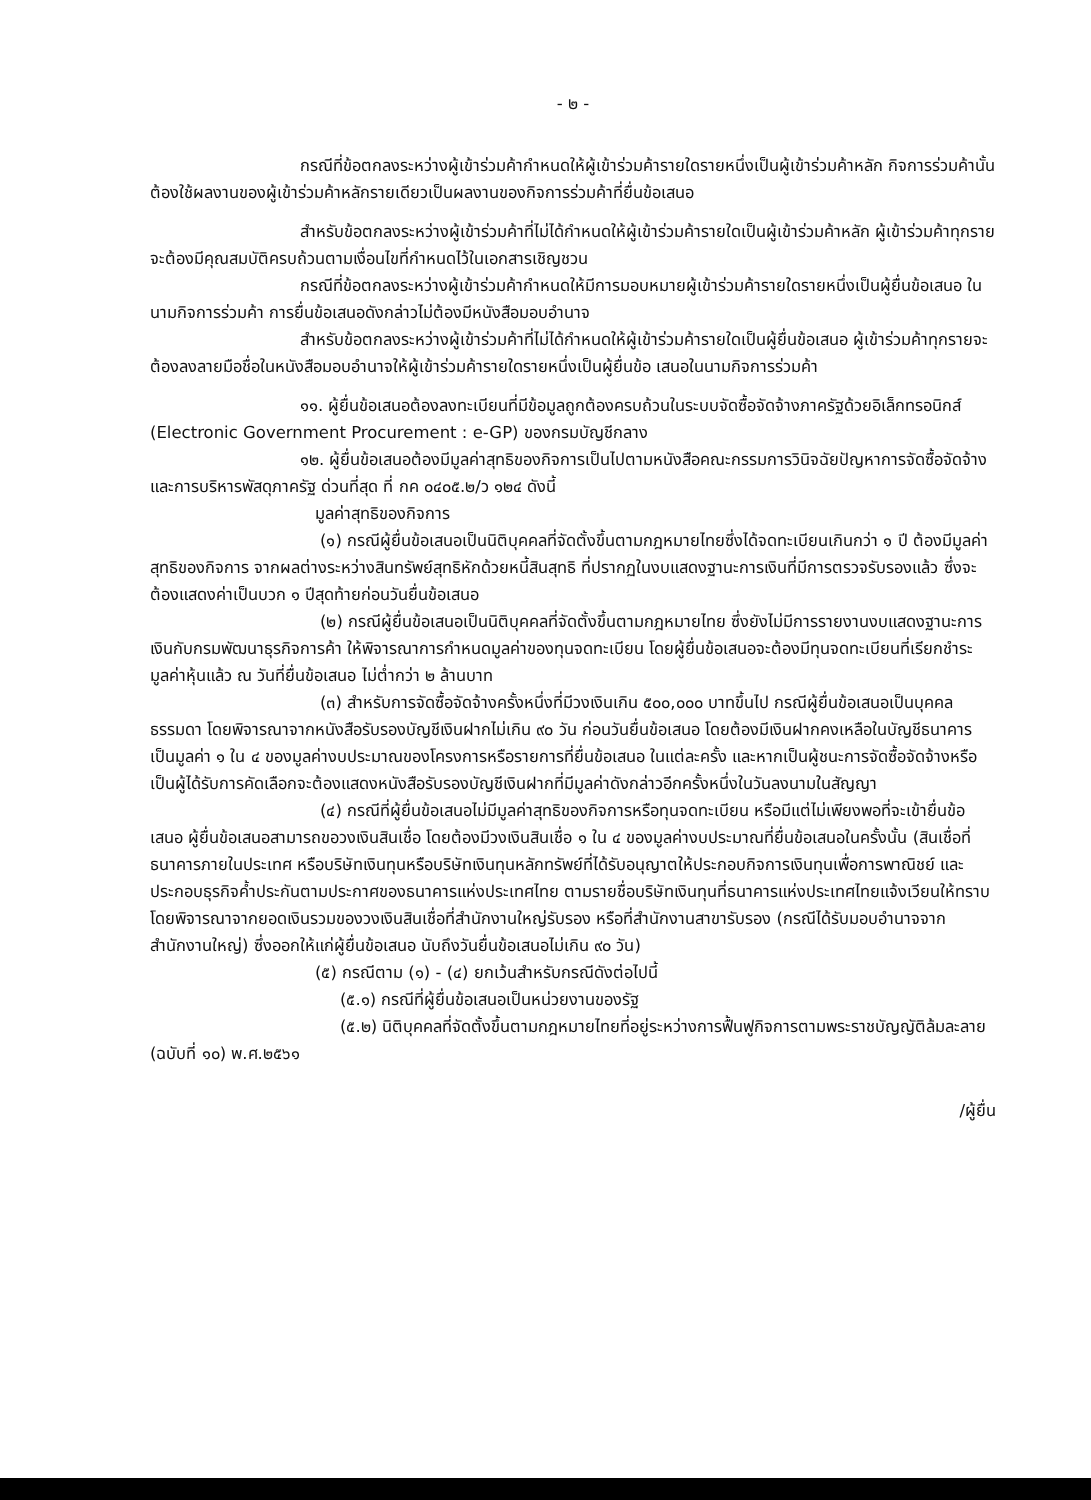- ๒ -
กรณีที่ข้อตกลงระหว่างผู้เข้าร่วมค้ากำหนดให้ผู้เข้าร่วมค้ารายใดรายหนึ่งเป็นผู้เข้าร่วมค้าหลัก กิจการร่วมค้านั้นต้องใช้ผลงานของผู้เข้าร่วมค้าหลักรายเดียวเป็นผลงานของกิจการร่วมค้าที่ยื่นข้อเสนอ
สำหรับข้อตกลงระหว่างผู้เข้าร่วมค้าที่ไม่ได้กำหนดให้ผู้เข้าร่วมค้ารายใดเป็นผู้เข้าร่วมค้าหลัก ผู้เข้าร่วมค้าทุกรายจะต้องมีคุณสมบัติครบถ้วนตามเงื่อนไขที่กำหนดไว้ในเอกสารเชิญชวน
กรณีที่ข้อตกลงระหว่างผู้เข้าร่วมค้ากำหนดให้มีการมอบหมายผู้เข้าร่วมค้ารายใดรายหนึ่งเป็นผู้ยื่นข้อเสนอ ในนามกิจการร่วมค้า การยื่นข้อเสนอดังกล่าวไม่ต้องมีหนังสือมอบอำนาจ
สำหรับข้อตกลงระหว่างผู้เข้าร่วมค้าที่ไม่ได้กำหนดให้ผู้เข้าร่วมค้ารายใดเป็นผู้ยื่นข้อเสนอ ผู้เข้าร่วมค้าทุกรายจะต้องลงลายมือชื่อในหนังสือมอบอำนาจให้ผู้เข้าร่วมค้ารายใดรายหนึ่งเป็นผู้ยื่นข้อ เสนอในนามกิจการร่วมค้า
๑๑. ผู้ยื่นข้อเสนอต้องลงทะเบียนที่มีข้อมูลถูกต้องครบถ้วนในระบบจัดซื้อจัดจ้างภาครัฐด้วยอิเล็กทรอนิกส์ (Electronic Government Procurement : e-GP) ของกรมบัญชีกลาง
๑๒. ผู้ยื่นข้อเสนอต้องมีมูลค่าสุทธิของกิจการเป็นไปตามหนังสือคณะกรรมการวินิจฉัยปัญหาการจัดซื้อจัดจ้างและการบริหารพัสดุภาครัฐ ด่วนที่สุด ที่ กค ๐๔๐๕.๒/ว ๑๒๔ ดังนี้
มูลค่าสุทธิของกิจการ
(๑) กรณีผู้ยื่นข้อเสนอเป็นนิติบุคคลที่จัดตั้งขึ้นตามกฎหมายไทยซึ่งได้จดทะเบียนเกินกว่า ๑ ปี ต้องมีมูลค่าสุทธิของกิจการ จากผลต่างระหว่างสินทรัพย์สุทธิหักด้วยหนี้สินสุทธิ ที่ปรากฏในงบแสดงฐานะการเงินที่มีการตรวจรับรองแล้ว ซึ่งจะต้องแสดงค่าเป็นบวก ๑ ปีสุดท้ายก่อนวันยื่นข้อเสนอ
(๒) กรณีผู้ยื่นข้อเสนอเป็นนิติบุคคลที่จัดตั้งขึ้นตามกฎหมายไทย ซึ่งยังไม่มีการรายงานงบแสดงฐานะการเงินกับกรมพัฒนาธุรกิจการค้า ให้พิจารณาการกำหนดมูลค่าของทุนจดทะเบียน โดยผู้ยื่นข้อเสนอจะต้องมีทุนจดทะเบียนที่เรียกชำระมูลค่าหุ้นแล้ว ณ วันที่ยื่นข้อเสนอ ไม่ต่ำกว่า ๒ ล้านบาท
(๓) สำหรับการจัดซื้อจัดจ้างครั้งหนึ่งที่มีวงเงินเกิน ๕๐๐,๐๐๐ บาทขึ้นไป กรณีผู้ยื่นข้อเสนอเป็นบุคคลธรรมดา โดยพิจารณาจากหนังสือรับรองบัญชีเงินฝากไม่เกิน ๙๐ วัน ก่อนวันยื่นข้อเสนอ โดยต้องมีเงินฝากคงเหลือในบัญชีธนาคารเป็นมูลค่า ๑ ใน ๔ ของมูลค่างบประมาณของโครงการหรือรายการที่ยื่นข้อเสนอ ในแต่ละครั้ง และหากเป็นผู้ชนะการจัดซื้อจัดจ้างหรือเป็นผู้ได้รับการคัดเลือกจะต้องแสดงหนังสือรับรองบัญชีเงินฝากที่มีมูลค่าดังกล่าวอีกครั้งหนึ่งในวันลงนามในสัญญา
(๔) กรณีที่ผู้ยื่นข้อเสนอไม่มีมูลค่าสุทธิของกิจการหรือทุนจดทะเบียน หรือมีแต่ไม่เพียงพอที่จะเข้ายื่นข้อเสนอ ผู้ยื่นข้อเสนอสามารถขอวงเงินสินเชื่อ โดยต้องมีวงเงินสินเชื่อ ๑ ใน ๔ ของมูลค่างบประมาณที่ยื่นข้อเสนอในครั้งนั้น (สินเชื่อที่ธนาคารภายในประเทศ หรือบริษัทเงินทุนหรือบริษัทเงินทุนหลักทรัพย์ที่ได้รับอนุญาตให้ประกอบกิจการเงินทุนเพื่อการพาณิชย์ และประกอบธุรกิจค้ำประกันตามประกาศของธนาคารแห่งประเทศไทย ตามรายชื่อบริษัทเงินทุนที่ธนาคารแห่งประเทศไทยแจ้งเวียนให้ทราบ โดยพิจารณาจากยอดเงินรวมของวงเงินสินเชื่อที่สำนักงานใหญ่รับรอง หรือที่สำนักงานสาขารับรอง (กรณีได้รับมอบอำนาจจากสำนักงานใหญ่) ซึ่งออกให้แก่ผู้ยื่นข้อเสนอ นับถึงวันยื่นข้อเสนอไม่เกิน ๙๐ วัน)
(๕) กรณีตาม (๑) - (๔) ยกเว้นสำหรับกรณีดังต่อไปนี้
(๕.๑) กรณีที่ผู้ยื่นข้อเสนอเป็นหน่วยงานของรัฐ
(๕.๒) นิติบุคคลที่จัดตั้งขึ้นตามกฎหมายไทยที่อยู่ระหว่างการฟื้นฟูกิจการตามพระราชบัญญัติล้มละลาย (ฉบับที่ ๑๐) พ.ศ.๒๕๖๑
/ผู้ยื่น